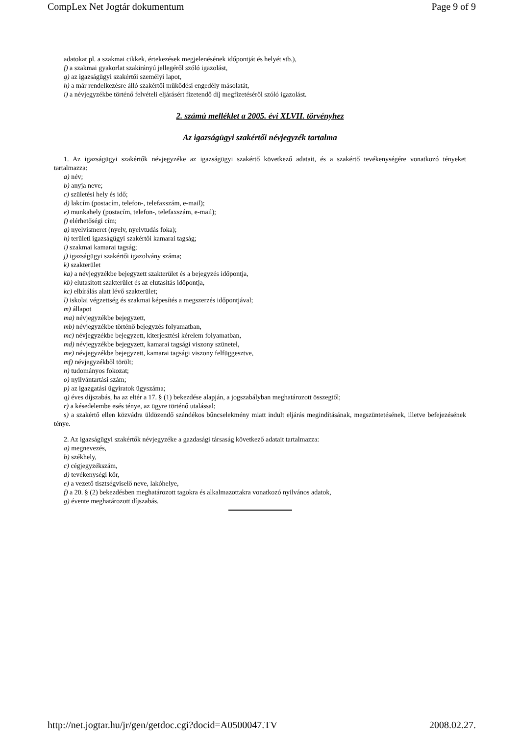CompLex Net Jogtár dokumentum Page 9 of 9
adatokat pl. a szakmai cikkek, értekezések megjelenésének időpontját és helyét stb.),
f) a szakmai gyakorlat szakirányú jellegéről szóló igazolást,
g) az igazságügyi szakértői személyi lapot,
h) a már rendelkezésre álló szakértői működési engedély másolatát,
i) a névjegyzékbe történő felvételi eljárásért fizetendő díj megfizetéséről szóló igazolást.
2. számú melléklet a 2005. évi XLVII. törvényhez
Az igazságügyi szakértői névjegyzék tartalma
1. Az igazságügyi szakértők névjegyzéke az igazságügyi szakértő következő adatait, és a szakértő tevékenységére vonatkozó tényeket tartalmazza:
a) név;
b) anyja neve;
c) születési hely és idő;
d) lakcím (postacím, telefon-, telefaxszám, e-mail);
e) munkahely (postacím, telefon-, telefaxszám, e-mail);
f) elérhetőségi cím;
g) nyelvismeret (nyelv, nyelvtudás foka);
h) területi igazságügyi szakértői kamarai tagság;
i) szakmai kamarai tagság;
j) igazságügyi szakértői igazolvány száma;
k) szakterület
ka) a névjegyzékbe bejegyzett szakterület és a bejegyzés időpontja,
kb) elutasított szakterület és az elutasítás időpontja,
kc) elbírálás alatt lévő szakterület;
l) iskolai végzettség és szakmai képesítés a megszerzés időpontjával;
m) állapot
ma) névjegyzékbe bejegyzett,
mb) névjegyzékbe történő bejegyzés folyamatban,
mc) névjegyzékbe bejegyzett, kiterjesztési kérelem folyamatban,
md) névjegyzékbe bejegyzett, kamarai tagsági viszony szünetel,
me) névjegyzékbe bejegyzett, kamarai tagsági viszony felfüggesztve,
mf) névjegyzékből törölt;
n) tudományos fokozat;
o) nyilvántartási szám;
p) az igazgatási ügyiratok ügyszáma;
q) éves díjszabás, ha az eltér a 17. § (1) bekezdése alapján, a jogszabályban meghatározott összegtől;
r) a késedelembe esés ténye, az ügyre történő utalással;
s) a szakértő ellen közvádra üldözendő szándékos bűncselekmény miatt indult eljárás megindításának, megszüntetésének, illetve befejezésének ténye.
2. Az igazságügyi szakértők névjegyzéke a gazdasági társaság következő adatait tartalmazza:
a) megnevezés,
b) székhely,
c) cégjegyzékszám,
d) tevékenységi kör,
e) a vezető tisztségviselő neve, lakóhelye,
f) a 20. § (2) bekezdésben meghatározott tagokra és alkalmazottakra vonatkozó nyilvános adatok,
g) évente meghatározott díjszabás.
http://net.jogtar.hu/jr/gen/getdoc.cgi?docid=A0500047.TV 2008.02.27.